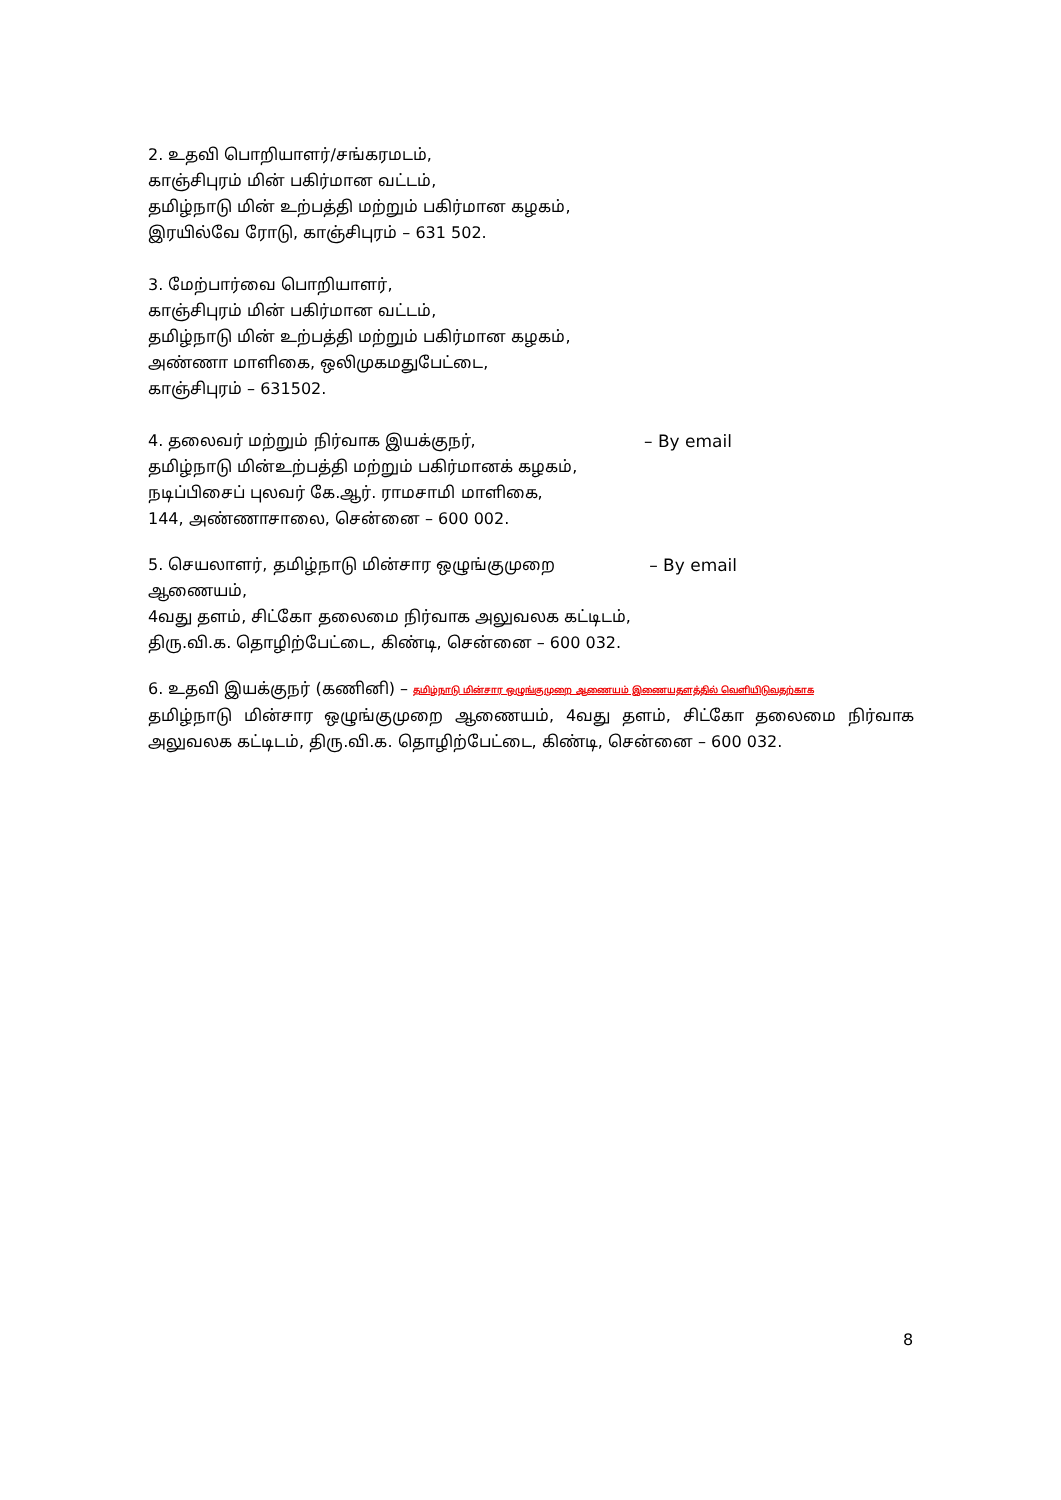2. உதவி பொறியாளர்/சங்கரமடம்,
காஞ்சிபுரம் மின் பகிர்மான வட்டம்,
தமிழ்நாடு மின் உற்பத்தி மற்றும் பகிர்மான கழகம்,
இரயில்வே ரோடு, காஞ்சிபுரம் – 631 502.
3. மேற்பார்வை பொறியாளர்,
காஞ்சிபுரம் மின் பகிர்மான வட்டம்,
தமிழ்நாடு மின் உற்பத்தி மற்றும் பகிர்மான கழகம்,
அண்ணா மாளிகை, ஒலிமுகமதுபேட்டை,
காஞ்சிபுரம் – 631502.
4. தலைவர் மற்றும் நிர்வாக இயக்குநர்,
தமிழ்நாடு மின்உற்பத்தி மற்றும் பகிர்மானக் கழகம்,
நடிப்பிசைப் புலவர் கே.ஆர். ராமசாமி மாளிகை,
144, அண்ணாசாலை, சென்னை – 600 002.
– By email
5. செயலாளர், தமிழ்நாடு மின்சார ஒழுங்குமுறை ஆணையம்,
4வது தளம், சிட்கோ தலைமை நிர்வாக அலுவலக கட்டிடம்,
திரு.வி.க. தொழிற்பேட்டை, கிண்டி, சென்னை – 600 032.
– By email
6. உதவி இயக்குநர் (கணினி) – தமிழ்நாடு மின்சார ஒழுங்குமுறை ஆணையம் இணையதளத்தில் வெளியிடுவதற்காக
தமிழ்நாடு மின்சார ஒழுங்குமுறை ஆணையம், 4வது தளம், சிட்கோ தலைமை நிர்வாக அலுவலக கட்டிடம், திரு.வி.க. தொழிற்பேட்டை, கிண்டி, சென்னை – 600 032.
8